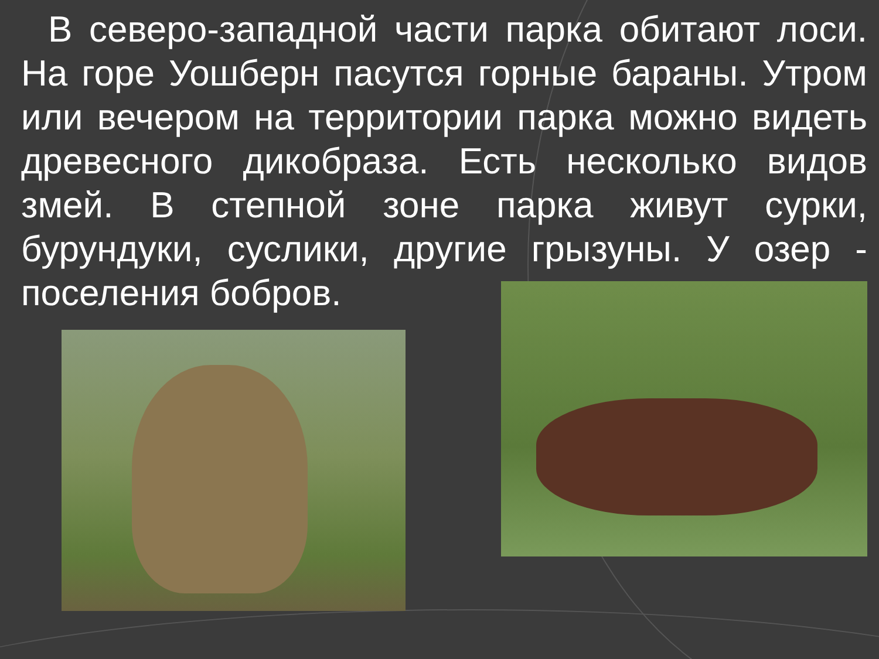В северо-западной части парка обитают лоси. На горе Уошберн пасутся горные бараны. Утром или вечером на территории парка можно видеть древесного дикобраза. Есть несколько видов змей. В степной зоне парка живут сурки, бурундуки, суслики, другие грызуны. У озер - поселения бобров.